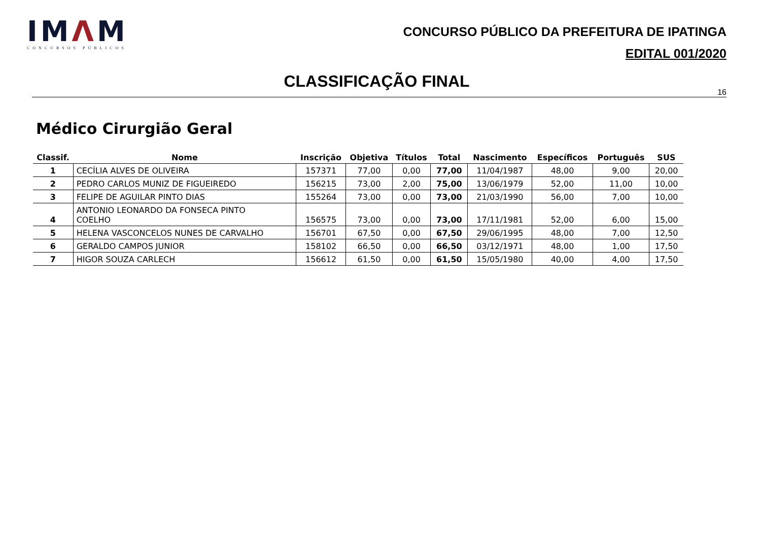IMΛM
CONCURSOS PÚBLICOS
CONCURSO PÚBLICO DA PREFEITURA DE IPATINGA
EDITAL 001/2020
CLASSIFICAÇÃO FINAL
16
Médico Cirurgião Geral
| Classif. | Nome | Inscrição | Objetiva | Títulos | Total | Nascimento | Específicos | Português | SUS |
| --- | --- | --- | --- | --- | --- | --- | --- | --- | --- |
| 1 | CECÍLIA ALVES DE OLIVEIRA | 157371 | 77,00 | 0,00 | 77,00 | 11/04/1987 | 48,00 | 9,00 | 20,00 |
| 2 | PEDRO CARLOS MUNIZ DE FIGUEIREDO | 156215 | 73,00 | 2,00 | 75,00 | 13/06/1979 | 52,00 | 11,00 | 10,00 |
| 3 | FELIPE DE AGUILAR PINTO DIAS | 155264 | 73,00 | 0,00 | 73,00 | 21/03/1990 | 56,00 | 7,00 | 10,00 |
| 4 | ANTONIO LEONARDO DA FONSECA PINTO COELHO | 156575 | 73,00 | 0,00 | 73,00 | 17/11/1981 | 52,00 | 6,00 | 15,00 |
| 5 | HELENA VASCONCELOS NUNES DE CARVALHO | 156701 | 67,50 | 0,00 | 67,50 | 29/06/1995 | 48,00 | 7,00 | 12,50 |
| 6 | GERALDO CAMPOS JUNIOR | 158102 | 66,50 | 0,00 | 66,50 | 03/12/1971 | 48,00 | 1,00 | 17,50 |
| 7 | HIGOR SOUZA CARLECH | 156612 | 61,50 | 0,00 | 61,50 | 15/05/1980 | 40,00 | 4,00 | 17,50 |